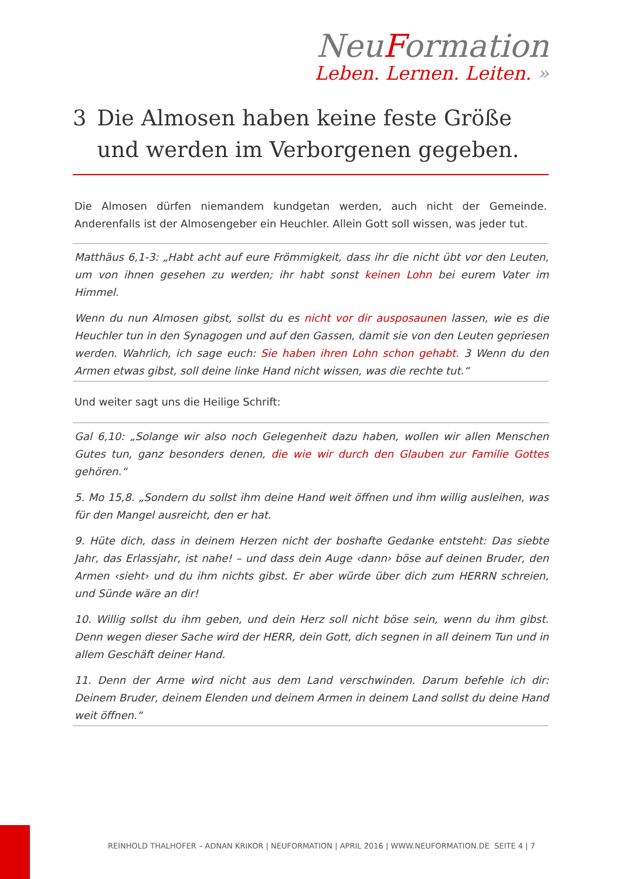NeuFormation
Leben. Lernen. Leiten. »
3 Die Almosen haben keine feste Größe und werden im Verborgenen gegeben.
Die Almosen dürfen niemandem kundgetan werden, auch nicht der Gemeinde. Anderenfalls ist der Almosengeber ein Heuchler. Allein Gott soll wissen, was jeder tut.
Matthäus 6,1-3: „Habt acht auf eure Frömmigkeit, dass ihr die nicht übt vor den Leuten, um von ihnen gesehen zu werden; ihr habt sonst keinen Lohn bei eurem Vater im Himmel.
Wenn du nun Almosen gibst, sollst du es nicht vor dir ausposaunen lassen, wie es die Heuchler tun in den Synagogen und auf den Gassen, damit sie von den Leuten gepriesen werden. Wahrlich, ich sage euch: Sie haben ihren Lohn schon gehabt. 3 Wenn du den Armen etwas gibst, soll deine linke Hand nicht wissen, was die rechte tut.“
Und weiter sagt uns die Heilige Schrift:
Gal 6,10: „Solange wir also noch Gelegenheit dazu haben, wollen wir allen Menschen Gutes tun, ganz besonders denen, die wie wir durch den Glauben zur Familie Gottes gehören.“
5. Mo 15,8. „Sondern du sollst ihm deine Hand weit öffnen und ihm willig ausleihen, was für den Mangel ausreicht, den er hat.
9. Hüte dich, dass in deinem Herzen nicht der boshafte Gedanke entsteht: Das siebte Jahr, das Erlassjahr, ist nahe! – und dass dein Auge ‹dann› böse auf deinen Bruder, den Armen ‹sieht› und du ihm nichts gibst. Er aber würde über dich zum HERRN schreien, und Sünde wäre an dir!
10. Willig sollst du ihm geben, und dein Herz soll nicht böse sein, wenn du ihm gibst. Denn wegen dieser Sache wird der HERR, dein Gott, dich segnen in all deinem Tun und in allem Geschäft deiner Hand.
11. Denn der Arme wird nicht aus dem Land verschwinden. Darum befehle ich dir: Deinem Bruder, deinem Elenden und deinem Armen in deinem Land sollst du deine Hand weit öffnen.“
REINHOLD THALHOFER – ADNAN KRIKOR | NEUFORMATION | APRIL 2016 | WWW.NEUFORMATION.DE SEITE 4 | 7